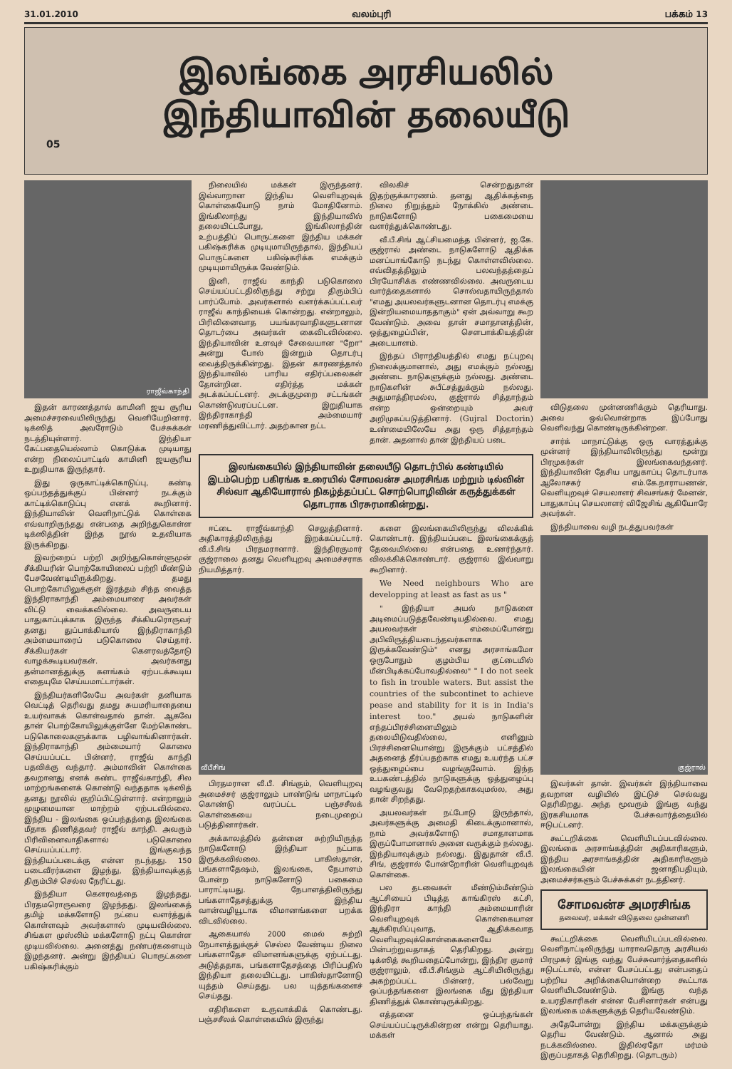31.01.2010 வலம்புரி பக்கம் 13
இலங்கை அரசியலில்
இந்தியாவின் தலையீடு
05
ராஜீவ்காந்தி
இதன் காரணத்தால் காமினி ஜய சூரிய அமைச்சரவையிலிருந்து வெளியேறினார். டிக்ஸித் அவரோடும் பேச்சுக்கள் நடத்தியுள்ளார். இந்தியா கேட்பதையெல்லாம் கொடுக்க முடியாது என்ற நிலைப்பாட்டில் காமினி ஜயசூரிய உறுதியாக இருந்தார்.
இது ஒருகாட்டிக்கொடுப்பு, கண்டி ஒப்பந்தத்துக்குப் பின்னர் நடக்கும் காட்டிக்கொடுப்பு எனக் கூறினார். இந்தியாவின் வெளிநாட்டுக் கொள்கை எவ்வாறிருந்தது என்பதை அறிந்துகொள்ள டிக்ஸித்தின் இந்த நூல் உதவியாக இருக்கிறது.
இவற்றைப் பற்றி அறிந்துகொள்ளுமுன் சீக்கியரின் பொற்கோயிலைப் பற்றி மீண்டும் பேசவேண்டியிருக்கிறது. தமது பொற்கோயிலுக்குள் இரத்தம் சிந்த வைத்த இந்திராகாந்தி அம்மையாரை அவர்கள் விட்டு வைக்கவில்லை. அவருடைய பாதுகாப்புக்காக இருந்த சீக்கியரொருவர் தனது துப்பாக்கியால் இந்திராகாந்தி அம்மையாரைப் படுகொலை செய்தார். சீக்கியர்கள் கௌரவத்தோடு வாழக்கூடியவர்கள். அவர்களது தன்மானத்துக்கு களங்கம் ஏற்படக்கூடிய எதையுமே செய்யமாட்டார்கள்.
இந்தியர்களிலேயே அவர்கள் தனியாக வெட்டித் தெரிவது தமது சுயமரியாதையை உயர்வாகக் கொள்வதால் தான். ஆகவே தான் பொற்கோயிலுக்குள்ளே மேற்கொண்ட படுகொலைகளுக்காக பழிவாங்கினார்கள். இந்திராகாந்தி அம்மையார் கொலை செய்யப்பட்ட பின்னர், ராஜீவ் காந்தி பதவிக்கு வந்தார். அம்மாவின் கொள்கை தவறானது எனக் கண்ட ராஜீவ்காந்தி, சில மாற்றங்களைக் கொண்டு வந்ததாக டிக்ஸித் தனது நூலில் குறிப்பிட்டுள்ளார். என்றாலும் முழுமையான மாற்றம் ஏற்படவில்லை. இந்திய - இலங்கை ஒப்பந்தத்தை இலங்கை மீதாக திணித்தவர் ராஜீவ் காந்தி. அவரும் பிரிவினைவாதிகளால் படுகொலை செய்யப்பட்டார். இங்குவந்த இந்தியப்படைக்கு என்ன நடந்தது. 150 படைவீரர்களை இழந்து, இந்தியாவுக்குத் திரும்பிச் செல்ல நேரிட்டது.
இந்தியா கௌரவத்தை இழந்தது. பிரதமரொருவரை இழந்தது. இலங்கைத் தமிழ் மக்களோடு நட்பை வளர்த்துக் கொள்ளவும் அவர்களால் முடியவில்லை. சிங்கள முஸ்லிம் மக்களோடு நட்பு கொள்ள முடியவில்லை. அனைத்து நண்பர்களையும் இழந்தனர். அன்று இந்தியப் பொருட்களை பகிஷ்கரிக்கும்
நிலையில் மக்கள் இருந்தனர். இவ்வாறான இந்திய வெளியுறவுக் கொள்கையோடு நாம் மோதினோம். இங்கிலாந்து இந்தியாவில் தலையிட்டபோது, இங்கிலாந்தின் உற்பத்திப் பொருட்களை இந்திய மக்கள் பகிஷ்கரிக்க முடியுமாயிருந்தால், இந்தியப் பொருட்களை பகிஷ்கரிக்க எமக்கும் முடியுமாயிருக்க வேண்டும்.
இனி, ராஜீவ் காந்தி படுகொலை செய்யப்பட்டதிலிருந்து சற்று திரும்பிப் பார்ப்போம். அவர்களால் வளர்க்கப்பட்டவர் ராஜீவ் காந்தியைக் கொன்றது. என்றாலும், பிரிவினைவாத பயங்கரவாதிகளுடனான தொடர்பை அவர்கள் கைவிடவில்லை. இந்தியாவின் உளவுச் சேவையான "றோ" அன்று போல் இன்றும் தொடர்பு வைத்திருக்கின்றது. இதன் காரணத்தால் இந்தியாவில் பாரிய எதிர்ப்பலைகள் தோன்றின. எதிர்த்த மக்கள் அடக்கப்பட்டனர். அடக்குமுறை சட்டங்கள் கொண்டுவரப்பட்டன. இறுதியாக இந்திராகாந்தி அம்மையார் மரணித்துவிட்டார். அதற்கான நட்ட
விலகிச் சென்றதுதான் இதற்குக்காரணம். தனது ஆதிக்கத்தை நிலை நிறுத்தும் நோக்கில் அண்டை நாடுகளோடு பகைமையை வளர்த்துக்கொண்டது.
வீ.பீ.சிங் ஆட்சியமைத்த பின்னர், ஐ.கே. குஜ்ரால் அண்டை நாடுகளோடு ஆதிக்க மனப்பாங்கோடு நடந்து கொள்ளவில்லை. எவ்விதத்திலும் பலவந்தத்தைப் பிரயோசிக்க எண்ணவில்லை. அவருடைய வார்த்தைகளால் சொல்வதாயிருந்தால் "எமது அயலவர்களுடனான தொடர்பு எமக்கு இன்றியமையாததாகும்" ஏன் அவ்வாறு கூற வேண்டும். அவை தான் சமாதானத்தின், ஒத்துழைப்பின், சௌபாக்கியத்தின் அடையாளம்.
இந்தப் பிராந்தியத்தில் எமது நட்புறவு நிலைக்குமானால், அது எமக்கும் நல்லது அண்டை நாடுகளுக்கும் நல்லது. அண்டை நாடுகளின் சுபீட்சத்துக்கும் நல்லது. அதுமாத்திரமல்ல, குஜ்ரால் சித்தாந்தம் என்ற ஒன்றையும் அவர் அறிமுகப்படுத்தினார். (Gujral Doctorin) உண்மையிலேயே அது ஒரு சித்தாந்தம் தான். அதனால் தான் இந்தியப் படை
இலங்கையில் இந்தியாவின் தலையீடு தொடர்பில் கண்டியில் இடம்பெற்ற பகிரங்க உரையில் சோமவன்ச அமரசிங்க மற்றும் டில்வின் சில்வா ஆகியோரால் நிகழ்த்தப்பட்ட சொற்பொழிவின் கருத்துக்கள் தொடராக பிரசுரமாகின்றது.
ஈட்டை ராஜீவ்காந்தி செலுத்தினார். அதிகாரத்திலிருந்து இறக்கப்பட்டார். வீ.பீ.சிங் பிரதமரானார். இந்திரகுமார் குஜ்ராலை தனது வெளியுறவு அமைச்சராக நியமித்தார்.
வீபீசிங்
பிரதமரான வீ.பீ. சிங்கும், வெளியுறவு அமைச்சர் குஜ்ராலும் பாண்டுங் மாநாட்டில் கொண்டு வரப்பட்ட பஞ்சசீலக் கொள்கையை நடைமுறைப் படுத்தினார்கள்.
அக்காலத்தில் தன்னை சுற்றியிருந்த நாடுகளோடு இந்தியா நட்பாக இருக்கவில்லை. பாகிஸ்தான், பங்களாதேஷம், இலங்கை, நேபாளம் போன்ற நாடுகளோடு பகைமை பாராட்டியது. நேபாளத்திலிருந்து பங்களாதேசத்துக்கு இந்திய வான்வழியூடாக விமானங்களை பறக்க விடவில்லை.
ஆகையால் 2000 மைல் சுற்றி நேபாளத்துக்குச் செல்ல வேண்டிய நிலை பங்களாதேச விமானங்களுக்கு ஏற்பட்டது. அடுத்ததாக, பங்களாதேசத்தை பிரிப்பதில் இந்தியா தலையிட்டது. பாகிஸ்தானோடு யுத்தம் செய்தது. பல யுத்தங்களைச் செய்தது.
எதிரிகளை உருவாக்கிக் கொண்டது. பஞ்சசீலக் கொள்கையில் இருந்து
களை இலங்கையிலிருந்து விலக்கிக் கொண்டார். இந்தியப்படை இலங்கைக்குத் தேவையில்லை என்பதை உணர்ந்தார். விலக்கிக்கொண்டார். குஜ்ரால் இவ்வாறு கூறினார்.
We Need neighbours Who are developping at least as fast as us "
" இந்தியா அயல் நாடுகளை அடிமைப்படுத்தவேண்டியதில்லை. எமது அயலவர்கள் எம்மைப்போன்று அபிவிருத்தியடைந்தவர்களாக இருக்கவேண்டும்" எனது அரசாங்கமோ ஒருபோதும் குழம்பிய குட்டையில் மீன்பிடிக்கப்போவதில்லை" " I do not seek to fish in trouble waters. But assist the countries of the subcontinet to achieve pease and stability for it is in India's interest too." அயல் நாடுகளின் எந்தப்பிரச்சினையிலும் தலையிடுவதில்லை, எனினும் பிரச்சினையொன்று இருக்கும் பட்சத்தில் அதனைத் தீர்ப்பதற்காக எமது உயர்ந்த பட்ச ஒத்துழைப்பை வழங்குவோம். இந்த உபகண்டத்தில் நாடுகளுக்கு ஒத்துழைப்பு வழங்குவது வேறெதற்காகவுமல்ல, அது தான் சிறந்தது.
அயலவர்கள் நட்போடு இருந்தால், அவர்களுக்கு அமைதி கிடைக்குமானால், நாம் அவர்களோடு சமாதானமாக இருப்போமானால் அனை வருக்கும் நல்லது. இந்தியாவுக்கும் நல்லது. இதுதான் வீ.பீ. சிங், குஜ்ரால் போன்றோரின் வெளியுறவுக் கொள்கை.
பல தடவைகள் மீண்டும்மீண்டும் ஆட்சியைப் பிடித்த காங்கிரஸ் கட்சி, இந்திரா காந்தி அம்மையாரின் வெளியுறவுக் கொள்கையான ஆக்கிரமிப்புவாத, ஆதிக்கவாத வெளியுறவுக்கொள்கைகளையே பின்பற்றுவதாகத் தெரிகிறது. அன்று டிக்ஸித் கூறியதைப்போன்று, இந்திர குமார் குஜ்ராலும், வீ.பீ.சிங்கும் ஆட்சியிலிருந்து அகற்றப்பட்ட பின்னர், பல்வேறு ஒப்பந்தங்களை இலங்கை மீது இந்தியா திணித்துக் கொண்டிருக்கிறது.
எத்தனை ஒப்பந்தங்கள் செய்யப்பட்டிருக்கின்றன என்று தெரியாது. மக்கள்
விடுதலை முன்னணிக்கும் தெரியாது. அவை ஒவ்வொன்றாக இப்போது வெளிவந்து கொண்டிருக்கின்றன.
சார்க் மாநாட்டுக்கு ஒரு வாரத்துக்கு முன்னர் இந்தியாவிலிருந்து மூன்று பிரமுகர்கள் இலங்கைவந்தனர். இந்தியாவின் தேசிய பாதுகாப்பு தொடர்பாக ஆலோசகர் எம்.கே.நாராயணன், வெளியுறவுச் செயலாளர் சிவசங்கர் மேனன், பாதுகாப்பு செயலாளர் விஜேசிங் ஆகியோரே அவர்கள்.
இந்தியாவை வழி நடத்துபவர்கள்
குஜ்ரால்
இவர்கள் தான். இவர்கள் இந்தியாவை தவறான வழியில் இட்டுச் செல்வது தெரிகிறது. அந்த மூவரும் இங்கு வந்து இரகசியமாக பேச்சுவார்த்தையில் ஈடுபட்டனர்.
கூட்டறிக்கை வெளியிடப்படவில்லை. இலங்கை அரசாங்கத்தின் அதிகாரிகளும், இந்திய அரசாங்கத்தின் அதிகாரிகளும் இலங்கையின் ஜனாதிபதியும், அமைச்சர்களும் பேச்சுக்கள் நடத்தினர்.
சோமவன்ச அமரசிங்க
தலைவர், மக்கள் விடுதலை முன்னணி
கூட்டறிக்கை வெளியிடப்படவில்லை. வெளிநாட்டிலிருந்து யாராவதொரு அரசியல் பிரமுகர் இங்கு வந்து பேச்சுவார்த்தைகளில் ஈடுபட்டால், என்ன பேசப்பட்டது என்பதைப் பற்றிய அறிக்கையொன்றை கூட்டாக வெளியிடவேண்டும். இங்கு வந்த உயரதிகாரிகள் என்ன பேசினார்கள் என்பது இலங்கை மக்களுக்குத் தெரியவேண்டும்.
அதேபோன்று இந்திய மக்களுக்கும் தெரிய வேண்டும். ஆனால் அது நடக்கவில்லை. இதில்ஏதோ மர்மம் இருப்பதாகத் தெரிகிறது. (தொடரும்)